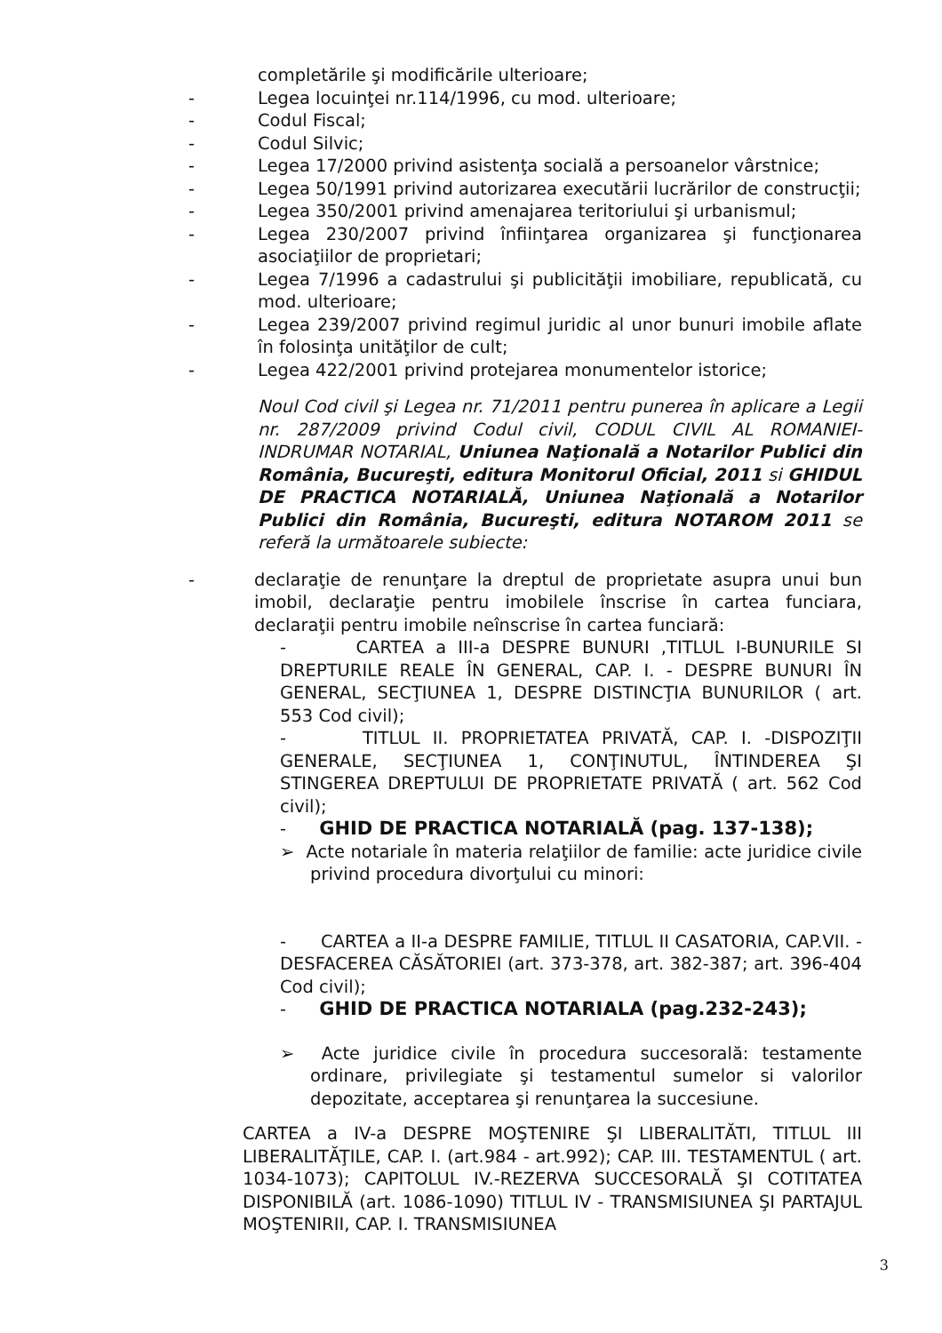completările şi modificările ulterioare;
- Legea locuinţei nr.114/1996, cu mod. ulterioare;
- Codul Fiscal;
- Codul Silvic;
- Legea 17/2000 privind asistenţa socială a persoanelor vârstnice;
- Legea 50/1991 privind autorizarea executării lucrărilor de construcţii;
- Legea 350/2001 privind amenajarea teritoriului şi urbanismul;
- Legea 230/2007 privind înfiinţarea organizarea şi funcţionarea asociaţiilor de proprietari;
- Legea 7/1996 a cadastrului şi publicităţii imobiliare, republicată, cu mod. ulterioare;
- Legea 239/2007 privind regimul juridic al unor bunuri imobile aflate în folosinţa unităţilor de cult;
- Legea 422/2001 privind protejarea monumentelor istorice;
Noul Cod civil şi Legea nr. 71/2011 pentru punerea în aplicare a Legii nr. 287/2009 privind Codul civil, CODUL CIVIL AL ROMANIEI-INDRUMAR NOTARIAL, Uniunea Naţională a Notarilor Publici din România, Bucureşti, editura Monitorul Oficial, 2011 si GHIDUL DE PRACTICA NOTARIALĂ, Uniunea Naţională a Notarilor Publici din România, Bucureşti, editura NOTAROM 2011 se referă la următoarele subiecte:
- declaraţie de renunţare la dreptul de proprietate asupra unui bun imobil, declaraţie pentru imobilele înscrise în cartea funciara, declaraţii pentru imobile neînscrise în cartea funciară:
- CARTEA a III-a DESPRE BUNURI ,TITLUL I-BUNURILE SI DREPTURILE REALE ÎN GENERAL, CAP. I. - DESPRE BUNURI ÎN GENERAL, SECŢIUNEA 1, DESPRE DISTINCŢIA BUNURILOR ( art. 553 Cod civil);
- TITLUL II. PROPRIETATEA PRIVATĂ, CAP. I. -DISPOZIŢII GENERALE, SECŢIUNEA 1, CONŢINUTUL, ÎNTINDEREA ŞI STINGEREA DREPTULUI DE PROPRIETATE PRIVATĂ ( art. 562 Cod civil);
- GHID DE PRACTICA NOTARIALĂ (pag. 137-138);
➢ Acte notariale în materia relaţiilor de familie: acte juridice civile privind procedura divorţului cu minori:
- CARTEA a II-a DESPRE FAMILIE, TITLUL II CASATORIA, CAP.VII. - DESFACEREA CĂSĂTORIEI (art. 373-378, art. 382-387; art. 396-404 Cod civil);
- GHID DE PRACTICA NOTARIALA (pag.232-243);
➢ Acte juridice civile în procedura succesorală: testamente ordinare, privilegiate şi testamentul sumelor si valorilor depozitate, acceptarea şi renunţarea la succesiune.
CARTEA a IV-a DESPRE MOŞTENIRE ŞI LIBERALITĂTI, TITLUL III LIBERALITĂŢILE, CAP. I. (art.984 - art.992); CAP. III. TESTAMENTUL ( art. 1034-1073); CAPITOLUL IV.-REZERVA SUCCESORALĂ ŞI COTITATEA DISPONIBILĂ (art. 1086-1090) TITLUL IV - TRANSMISIUNEA ŞI PARTAJUL MOŞTENIRII, CAP. I. TRANSMISIUNEA
3